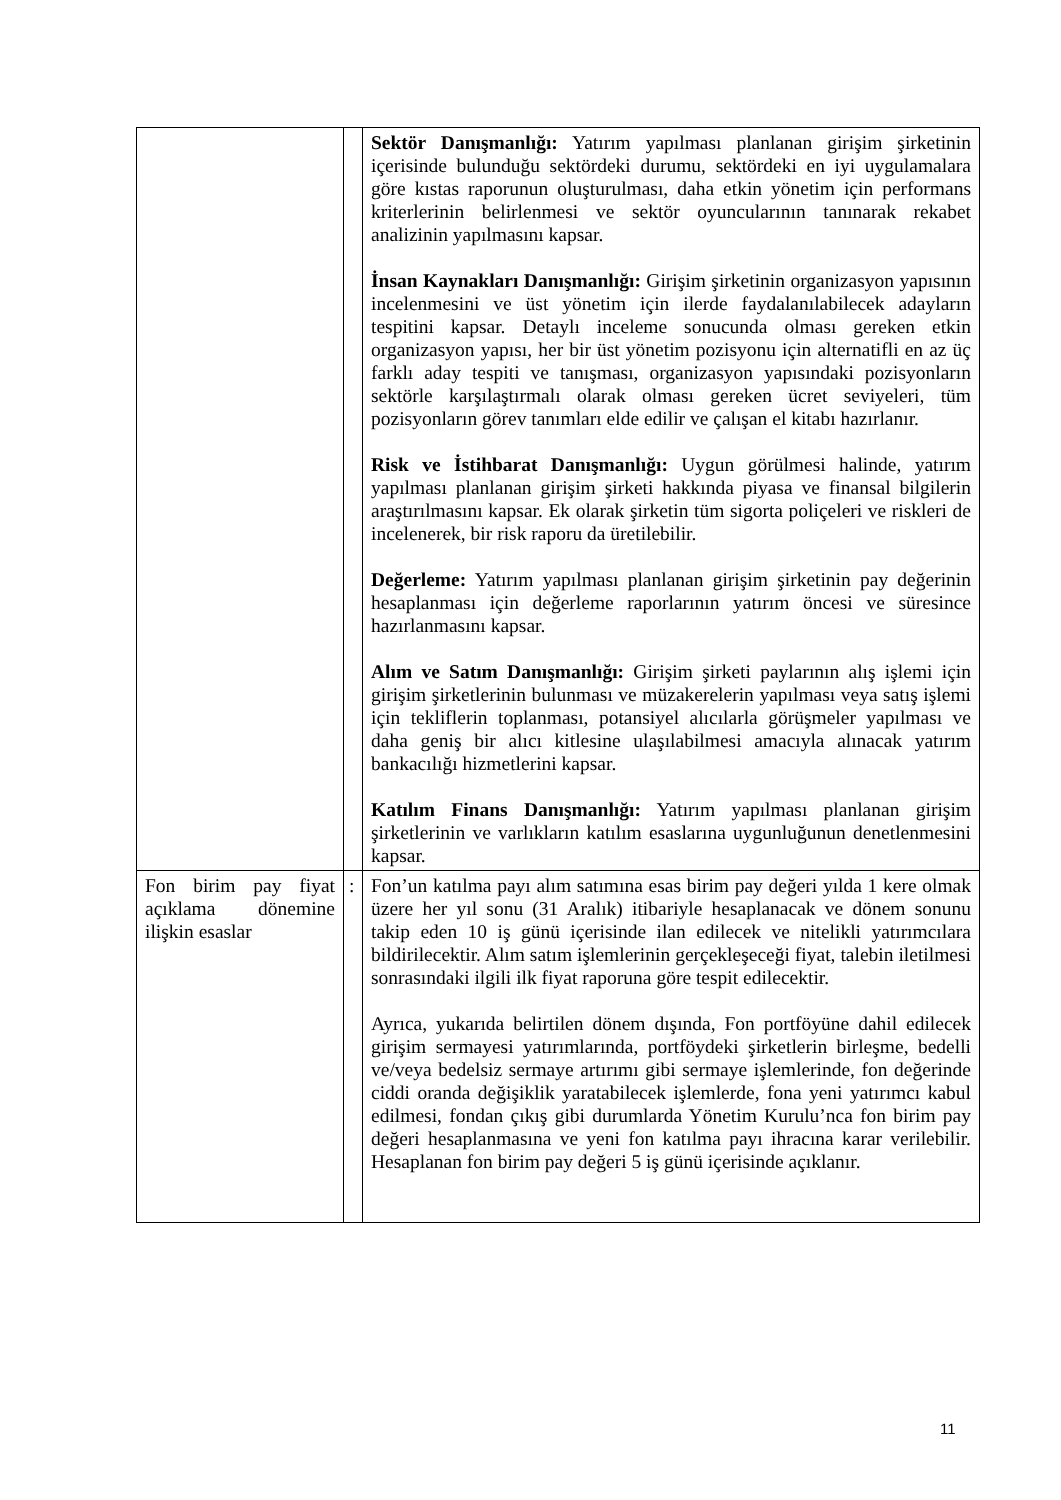| | | Sektör Danışmanlığı: Yatırım yapılması planlanan girişim şirketinin içerisinde bulunduğu sektördeki durumu, sektördeki en iyi uygulamalara göre kıstas raporunun oluşturulması, daha etkin yönetim için performans kriterlerinin belirlenmesi ve sektör oyuncularının tanınarak rekabet analizinin yapılmasını kapsar. İnsan Kaynakları Danışmanlığı: Girişim şirketinin organizasyon yapısının incelenmesini ve üst yönetim için ilerde faydalanılabilecek adayların tespitini kapsar. Detaylı inceleme sonucunda olması gereken etkin organizasyon yapısı, her bir üst yönetim pozisyonu için alternatifli en az üç farklı aday tespiti ve tanışması, organizasyon yapısındaki pozisyonların sektörle karşılaştırmalı olarak olması gereken ücret seviyeleri, tüm pozisyonların görev tanımları elde edilir ve çalışan el kitabı hazırlanır. Risk ve İstihbarat Danışmanlığı: Uygun görülmesi halinde, yatırım yapılması planlanan girişim şirketi hakkında piyasa ve finansal bilgilerin araştırılmasını kapsar. Ek olarak şirketin tüm sigorta poliçeleri ve riskleri de incelenerek, bir risk raporu da üretilebilir. Değerleme: Yatırım yapılması planlanan girişim şirketinin pay değerinin hesaplanması için değerleme raporlarının yatırım öncesi ve süresince hazırlanmasını kapsar. Alım ve Satım Danışmanlığı: Girişim şirketi paylarının alış işlemi için girişim şirketlerinin bulunması ve müzakerelerin yapılması veya satış işlemi için tekliflerin toplanması, potansiyel alıcılarla görüşmeler yapılması ve daha geniş bir alıcı kitlesine ulaşılabilmesi amacıyla alınacak yatırım bankacılığı hizmetlerini kapsar. Katılım Finans Danışmanlığı: Yatırım yapılması planlanan girişim şirketlerinin ve varlıkların katılım esaslarına uygunluğunun denetlenmesini kapsar. |
| Fon birim pay fiyat açıklama dönemine ilişkin esaslar | : | Fon’un katılma payı alım satımına esas birim pay değeri yılda 1 kere olmak üzere her yıl sonu (31 Aralık) itibariyle hesaplanacak ve dönem sonunu takip eden 10 iş günü içerisinde ilan edilecek ve nitelikli yatırımcılara bildirilecektir. Alım satım işlemlerinin gerçekleşeceği fiyat, talebin iletilmesi sonrasındaki ilgili ilk fiyat raporuna göre tespit edilecektir. Ayrıca, yukarıda belirtilen dönem dışında, Fon portföyüne dahil edilecek girişim sermayesi yatırımlarında, portföydeki şirketlerin birleşme, bedelli ve/veya bedelsiz sermaye artırımı gibi sermaye işlemlerinde, fon değerinde ciddi oranda değişiklik yaratabilecek işlemlerde, fona yeni yatırımcı kabul edilmesi, fondan çıkış gibi durumlarda Yönetim Kurulu’nca fon birim pay değeri hesaplanmasına ve yeni fon katılma payı ihracına karar verilebilir. Hesaplanan fon birim pay değeri 5 iş günü içerisinde açıklanır. |
11